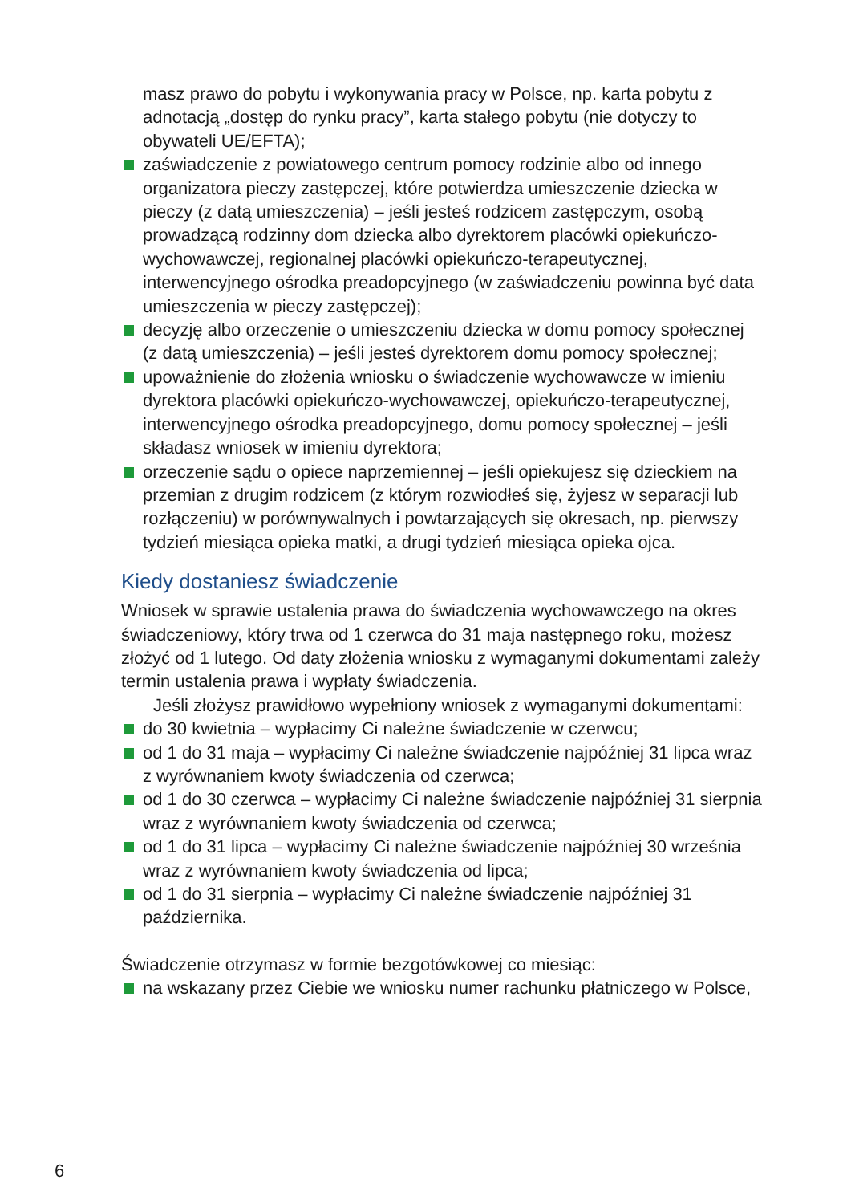masz prawo do pobytu i wykonywania pracy w Polsce, np. karta pobytu z adnotacją „dostęp do rynku pracy”, karta stałego pobytu (nie dotyczy to obywateli UE/EFTA);
zaświadczenie z powiatowego centrum pomocy rodzinie albo od innego organizatora pieczy zastępczej, które potwierdza umieszczenie dziecka w pieczy (z datą umieszczenia) – jeśli jesteś rodzicem zastępczym, osobą prowadzącą rodzinny dom dziecka albo dyrektorem placówki opiekuńczo-wychowawczej, regionalnej placówki opiekuńczo-terapeutycznej, interwencyjnego ośrodka preadopcyjnego (w zaświadczeniu powinna być data umieszczenia w pieczy zastępczej);
decyzję albo orzeczenie o umieszczeniu dziecka w domu pomocy społecznej (z datą umieszczenia) – jeśli jesteś dyrektorem domu pomocy społecznej;
upoważnienie do złożenia wniosku o świadczenie wychowawcze w imieniu dyrektora placówki opiekuńczo-wychowawczej, opiekuńczo-terapeutycznej, interwencyjnego ośrodka preadopcyjnego, domu pomocy społecznej – jeśli składasz wniosek w imieniu dyrektora;
orzeczenie sądu o opiece naprzemiennej – jeśli opiekujesz się dzieckiem na przemian z drugim rodzicem (z którym rozwiodłeś się, żyjesz w separacji lub rozłączeniu) w porównywalnych i powtarzających się okresach, np. pierwszy tydzień miesiąca opieka matki, a drugi tydzień miesiąca opieka ojca.
Kiedy dostaniesz świadczenie
Wniosek w sprawie ustalenia prawa do świadczenia wychowawczego na okres świadczeniowy, który trwa od 1 czerwca do 31 maja następnego roku, możesz złożyć od 1 lutego. Od daty złożenia wniosku z wymaganymi dokumentami zależy termin ustalenia prawa i wypłaty świadczenia.
Jeśli złożysz prawidłowo wypełniony wniosek z wymaganymi dokumentami:
do 30 kwietnia – wypłacimy Ci należne świadczenie w czerwcu;
od 1 do 31 maja – wypłacimy Ci należne świadczenie najpóźniej 31 lipca wraz z wyrównaniem kwoty świadczenia od czerwca;
od 1 do 30 czerwca – wypłacimy Ci należne świadczenie najpóźniej 31 sierpnia wraz z wyrównaniem kwoty świadczenia od czerwca;
od 1 do 31 lipca – wypłacimy Ci należne świadczenie najpóźniej 30 września wraz z wyrównaniem kwoty świadczenia od lipca;
od 1 do 31 sierpnia – wypłacimy Ci należne świadczenie najpóźniej 31 października.
Świadczenie otrzymasz w formie bezgotówkowej co miesiąc:
na wskazany przez Ciebie we wniosku numer rachunku płatniczego w Polsce,
6